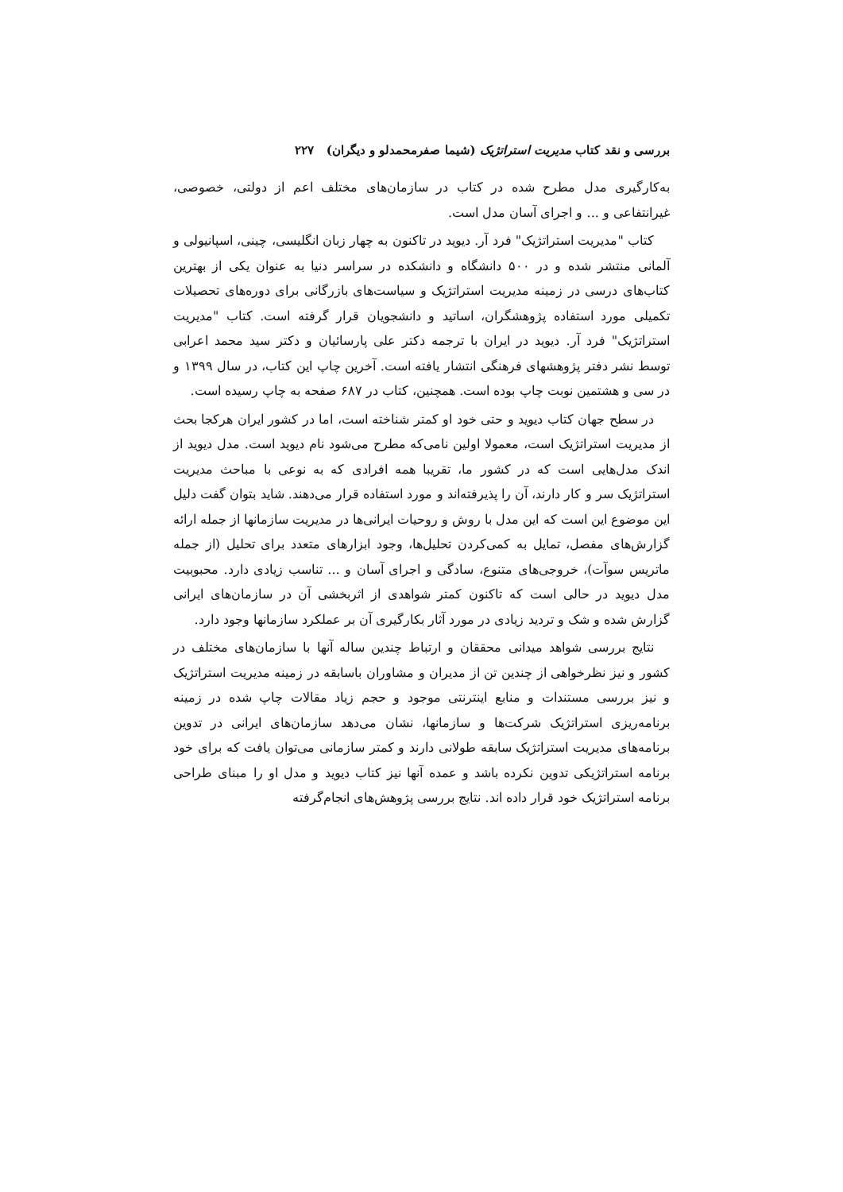بررسی و نقد کتاب مدیریت استراتژیک (شیما صفرمحمدلو و دیگران) ۲۲۷
به‌کارگیری مدل مطرح شده در کتاب در سازمان‌های مختلف اعم از دولتی، خصوصی، غیرانتفاعی و ... و اجرای آسان مدل است.
کتاب "مدیریت استراتژیک" فرد آر. دیوید در تاکنون به چهار زبان انگلیسی، چینی، اسپانیولی و آلمانی منتشر شده و در ۵۰۰ دانشگاه و دانشکده در سراسر دنیا به عنوان یکی از بهترین کتاب‌های درسی در زمینه مدیریت استراتژیک و سیاست‌های بازرگانی برای دوره‌های تحصیلات تکمیلی مورد استفاده پژوهشگران، اساتید و دانشجویان قرار گرفته است. کتاب "مدیریت استراتژیک" فرد آر. دیوید در ایران با ترجمه دکتر علی پارسائیان و دکتر سید محمد اعرابی توسط نشر دفتر پژوهشهای فرهنگی انتشار یافته است. آخرین چاپ این کتاب، در سال ۱۳۹۹ و در سی و هشتمین نوبت چاپ بوده است. همچنین، کتاب در ۶۸۷ صفحه به چاپ رسیده است.
در سطح جهان کتاب دیوید و حتی خود او کمتر شناخته است، اما در کشور ایران هرکجا بحث از مدیریت استراتژیک است، معمولا اولین نامی‌که مطرح می‌شود نام دیوید است. مدل دیوید از اندک مدل‌هایی است که در کشور ما، تقریبا همه افرادی که به نوعی با مباحث مدیریت استراتژیک سر و کار دارند، آن را پذیرفته‌اند و مورد استفاده قرار می‌دهند. شاید بتوان گفت دلیل این موضوع این است که این مدل با روش و روحیات ایرانی‌ها در مدیریت سازمانها از جمله ارائه گزارش‌های مفصل، تمایل به کمی‌کردن تحلیل‌ها، وجود ابزارهای متعدد برای تحلیل (از جمله ماتریس سوآت)، خروجی‌های متنوع، سادگی و اجرای آسان و ... تناسب زیادی دارد. محبوبیت مدل دیوید در حالی است که تاکنون کمتر شواهدی از اثربخشی آن در سازمان‌های ایرانی گزارش شده و شک و تردید زیادی در مورد آثار بکارگیری آن بر عملکرد سازمانها وجود دارد.
نتایج بررسی شواهد میدانی محققان و ارتباط چندین ساله آنها با سازمان‌های مختلف در کشور و نیز نظرخواهی از چندین تن از مدیران و مشاوران باسابقه در زمینه مدیریت استراتژیک و نیز بررسی مستندات و منابع اینترنتی موجود و حجم زیاد مقالات چاپ شده در زمینه برنامه‌ریزی استراتژیک شرکت‌ها و سازمانها، نشان می‌دهد سازمان‌های ایرانی در تدوین برنامه‌های مدیریت استراتژیک سابقه طولانی دارند و کمتر سازمانی می‌توان یافت که برای خود برنامه استراتژیکی تدوین نکرده باشد و عمده آنها نیز کتاب دیوید و مدل او را مبنای طراحی برنامه استراتژیک خود قرار داده اند. نتایج بررسی پژوهش‌های انجام‌گرفته